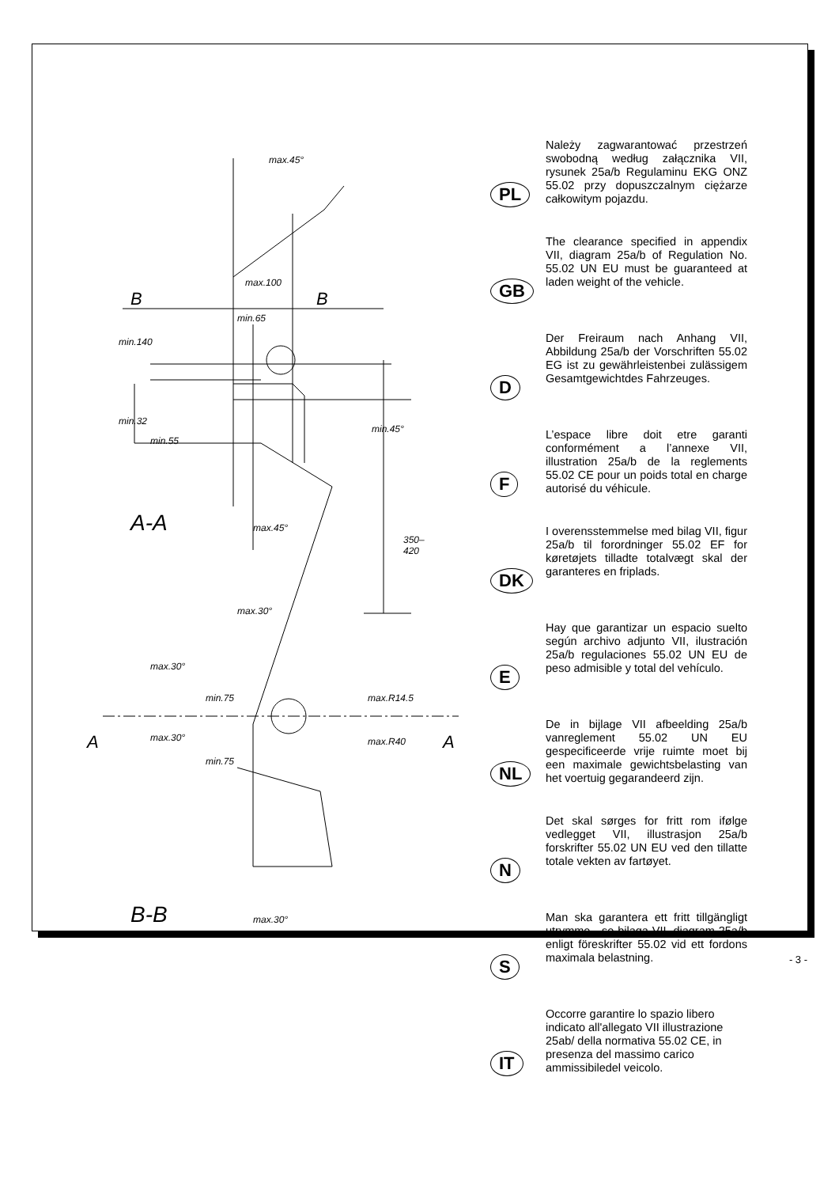B B
A-A
B-B
A A
max.45°
max.100
min.65
min.140
min.32
min.55
min.45°
max.45°
350–420
max.30°
max.30°
min.75
min.75
max.R14.5
max.R40 max.30°
max.30°
PL
Należy zagwarantować przestrzeń swobodną według załącznika VII, rysunek 25a/b Regulaminu EKG ONZ 55.02 przy dopuszczalnym ciężarze całkowitym pojazdu.
GB
The clearance specified in appendix VII, diagram 25a/b of Regulation No. 55.02 UN EU must be guaranteed at laden weight of the vehicle.
D
Der Freiraum nach Anhang VII, Abbildung 25a/b der Vorschriften 55.02 EG ist zu gewährleistenbei zulässigem Gesamtgewichtdes Fahrzeuges.
F
L’espace libre doit etre garanti conformément a l’annexe VII, illustration 25a/b de la reglements 55.02 CE pour un poids total en charge autorisé du véhicule.
DK
I overensstemmelse med bilag VII, figur 25a/b til forordninger 55.02 EF for køretøjets tilladte totalvægt skal der garanteres en friplads.
E
Hay que garantizar un espacio suelto según archivo adjunto VII, ilustración 25a/b regulaciones 55.02 UN EU de peso admisible y total del vehículo.
NL
De in bijlage VII afbeelding 25a/b vanreglement 55.02 UN EU gespecificeerde vrije ruimte moet bij een maximale gewichtsbelasting van het voertuig gegarandeerd zijn.
N
Det skal sørges for fritt rom ifølge vedlegget VII, illustrasjon 25a/b forskrifter 55.02 UN EU ved den tillatte totale vekten av fartøyet.
S
Man ska garantera ett fritt tillgängligt utrymme - se bilaga VII, diagram 25a/b enligt föreskrifter 55.02 vid ett fordons maximala belastning.
IT
Occorre garantire lo spazio libero indicato all'allegato VII illustrazione 25ab/ della normativa 55.02 CE, in presenza del massimo carico ammissibiledel veicolo.
- 3 -